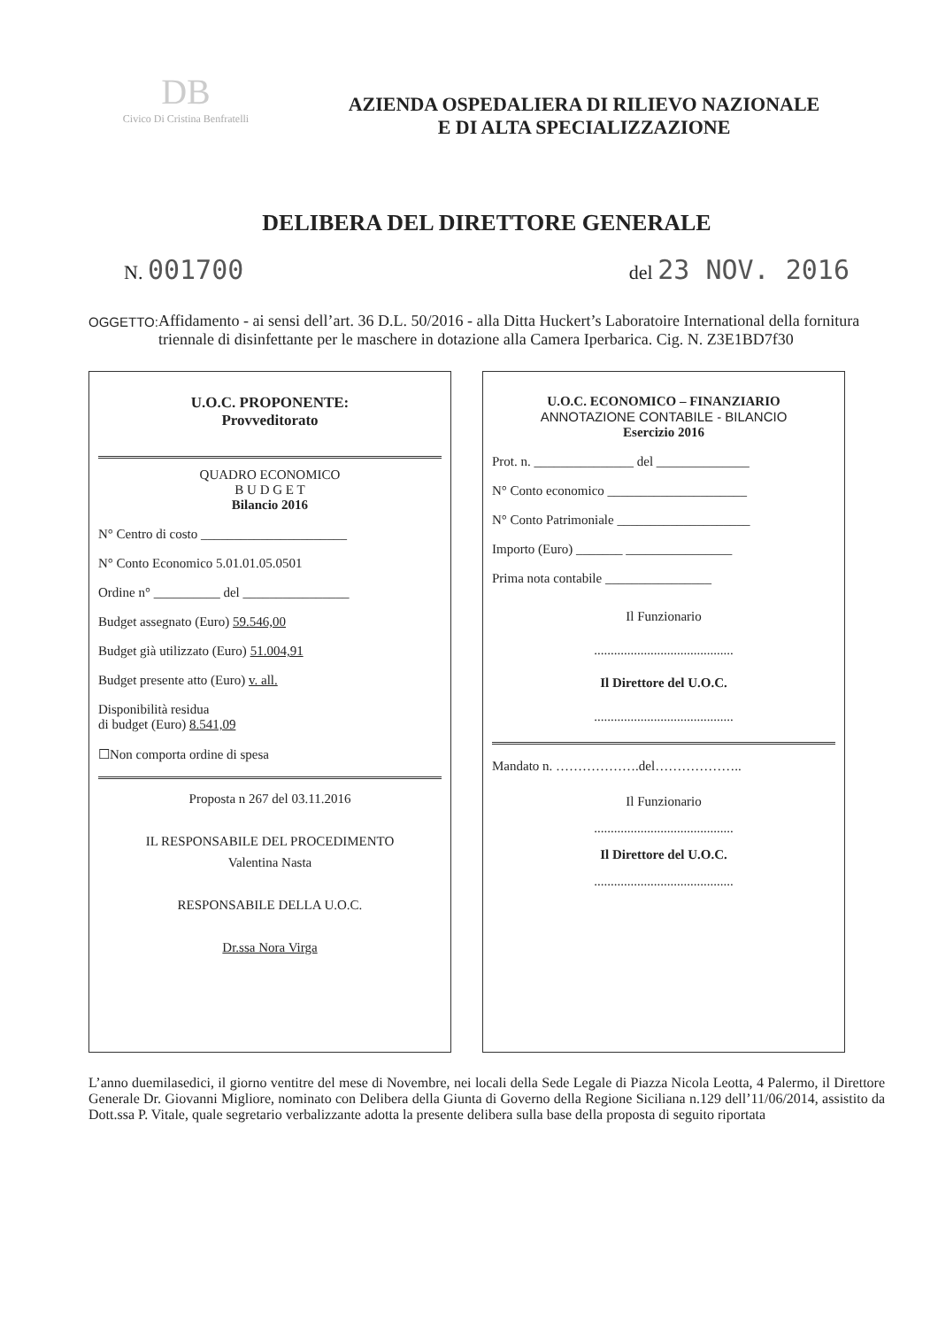DB
Civico Di Cristina Benfratelli
AZIENDA OSPEDALIERA DI RILIEVO NAZIONALE
E DI ALTA SPECIALIZZAZIONE
DELIBERA DEL DIRETTORE GENERALE
N. 001700
del 23 NOV. 2016
OGGETTO:
Affidamento - ai sensi dell’art. 36 D.L. 50/2016 - alla Ditta Huckert’s Laboratoire International della fornitura triennale di disinfettante per le maschere in dotazione alla Camera Iperbarica. Cig. N. Z3E1BD7f30
U.O.C. PROPONENTE:
Provveditorato
QUADRO ECONOMICO
B U D G E T
Bilancio 2016
N° Centro di costo ______________________
N° Conto Economico 5.01.01.05.0501
Ordine n° __________ del ________________
Budget assegnato (Euro) 59.546,00
Budget già utilizzato (Euro) 51.004,91
Budget presente atto (Euro) v. all.
Disponibilità residua
di budget (Euro) 8.541,09
☐Non comporta ordine di spesa
Proposta n 267 del 03.11.2016
IL RESPONSABILE DEL PROCEDIMENTO
Valentina Nasta
RESPONSABILE DELLA U.O.C.
Dr.ssa Nora Virga
U.O.C. ECONOMICO – FINANZIARIO
ANNOTAZIONE CONTABILE - BILANCIO
Esercizio 2016
Prot. n. _______________ del ______________
N° Conto economico _____________________
N° Conto Patrimoniale ____________________
Importo (Euro) _______ ________________
Prima nota contabile ________________
Il Funzionario
..........................................
Il Direttore del U.O.C.
..........................................
Mandato n. ……………….del………………..
Il Funzionario
..........................................
Il Direttore del U.O.C.
..........................................
L’anno duemilasedici, il giorno ventitre del mese di Novembre, nei locali della Sede Legale di Piazza Nicola Leotta, 4 Palermo, il Direttore Generale Dr. Giovanni Migliore, nominato con Delibera della Giunta di Governo della Regione Siciliana n.129 dell’11/06/2014, assistito da Dott.ssa P. Vitale, quale segretario verbalizzante adotta la presente delibera sulla base della proposta di seguito riportata